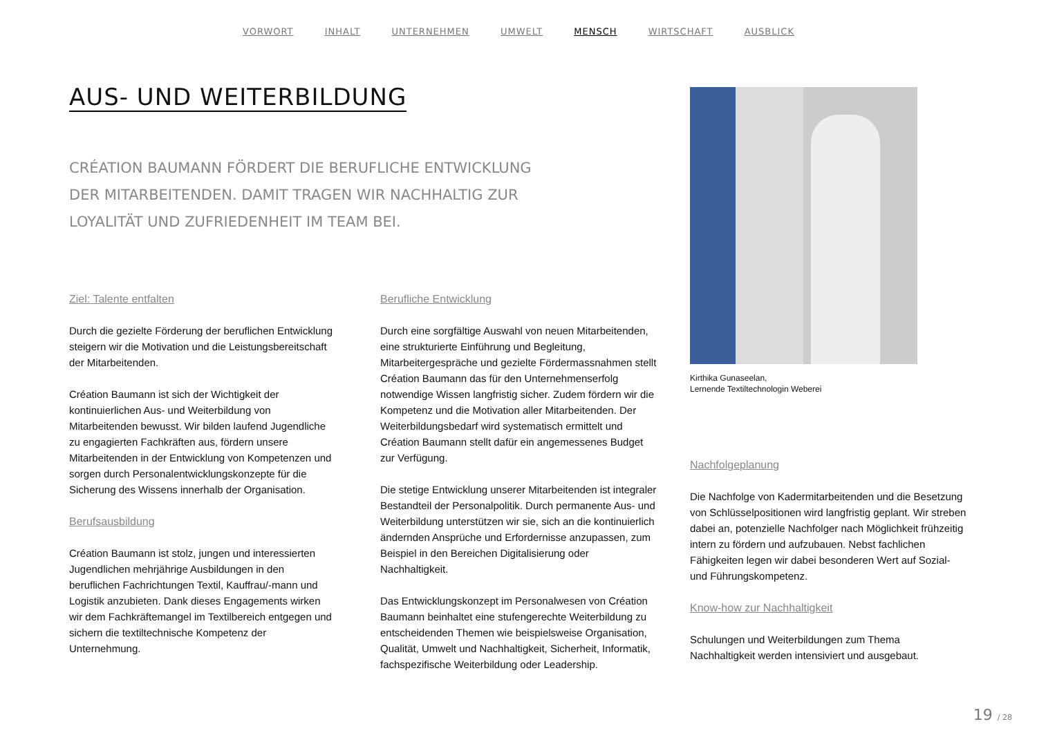VORWORT INHALT UNTERNEHMEN UMWELT MENSCH WIRTSCHAFT AUSBLICK
AUS- UND WEITERBILDUNG
CRÉATION BAUMANN FÖRDERT DIE BERUFLICHE ENTWICKLUNG DER MITARBEITENDEN. DAMIT TRAGEN WIR NACHHALTIG ZUR LOYALITÄT UND ZUFRIEDENHEIT IM TEAM BEI.
Ziel: Talente entfalten
Durch die gezielte Förderung der beruflichen Entwicklung steigern wir die Motivation und die Leistungsbereitschaft der Mitarbeitenden.
Création Baumann ist sich der Wichtigkeit der kontinuierlichen Aus- und Weiterbildung von Mitarbeitenden bewusst. Wir bilden laufend Jugendliche zu engagierten Fachkräften aus, fördern unsere Mitarbeitenden in der Entwicklung von Kompetenzen und sorgen durch Personalentwicklungskonzepte für die Sicherung des Wissens innerhalb der Organisation.
Berufsausbildung
Création Baumann ist stolz, jungen und interessierten Jugendlichen mehrjährige Ausbildungen in den beruflichen Fachrichtungen Textil, Kauffrau/-mann und Logistik anzubieten. Dank dieses Engagements wirken wir dem Fachkräftemangel im Textilbereich entgegen und sichern die textiltechnische Kompetenz der Unternehmung.
Berufliche Entwicklung
Durch eine sorgfältige Auswahl von neuen Mitarbeitenden, eine strukturierte Einführung und Begleitung, Mitarbeitergespräche und gezielte Fördermassnahmen stellt Création Baumann das für den Unternehmenserfolg notwendige Wissen langfristig sicher. Zudem fördern wir die Kompetenz und die Motivation aller Mitarbeitenden. Der Weiterbildungsbedarf wird systematisch ermittelt und Création Baumann stellt dafür ein angemessenes Budget zur Verfügung.
Die stetige Entwicklung unserer Mitarbeitenden ist integraler Bestandteil der Personalpolitik. Durch permanente Aus- und Weiterbildung unterstützen wir sie, sich an die kontinuierlich ändernden Ansprüche und Erfordernisse anzupassen, zum Beispiel in den Bereichen Digitalisierung oder Nachhaltigkeit.
Das Entwicklungskonzept im Personalwesen von Création Baumann beinhaltet eine stufengerechte Weiterbildung zu entscheidenden Themen wie beispielsweise Organisation, Qualität, Umwelt und Nachhaltigkeit, Sicherheit, Informatik, fachspezifische Weiterbildung oder Leadership.
Kirthika Gunaseelan,
Lernende Textiltechnologin Weberei
Nachfolgeplanung
Die Nachfolge von Kadermitarbeitenden und die Besetzung von Schlüsselpositionen wird langfristig geplant. Wir streben dabei an, potenzielle Nachfolger nach Möglichkeit frühzeitig intern zu fördern und aufzubauen. Nebst fachlichen Fähigkeiten legen wir dabei besonderen Wert auf Sozial- und Führungskompetenz.
Know-how zur Nachhaltigkeit
Schulungen und Weiterbildungen zum Thema Nachhaltigkeit werden intensiviert und ausgebaut.
19 / 28